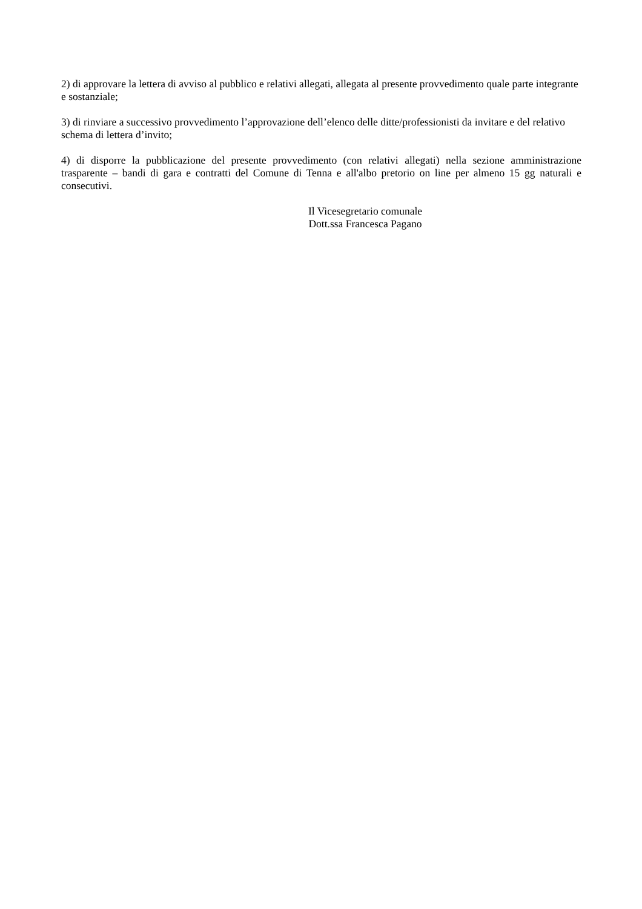2) di approvare la lettera di avviso al pubblico e relativi allegati, allegata al presente provvedimento quale parte integrante e sostanziale;
3) di rinviare a successivo provvedimento l’approvazione dell’elenco delle ditte/professionisti da invitare e del relativo schema di lettera d’invito;
4) di disporre la pubblicazione del presente provvedimento (con relativi allegati) nella sezione amministrazione trasparente – bandi di gara e contratti del Comune di Tenna e all'albo pretorio on line per almeno 15 gg naturali e consecutivi.
Il Vicesegretario comunale
Dott.ssa Francesca Pagano